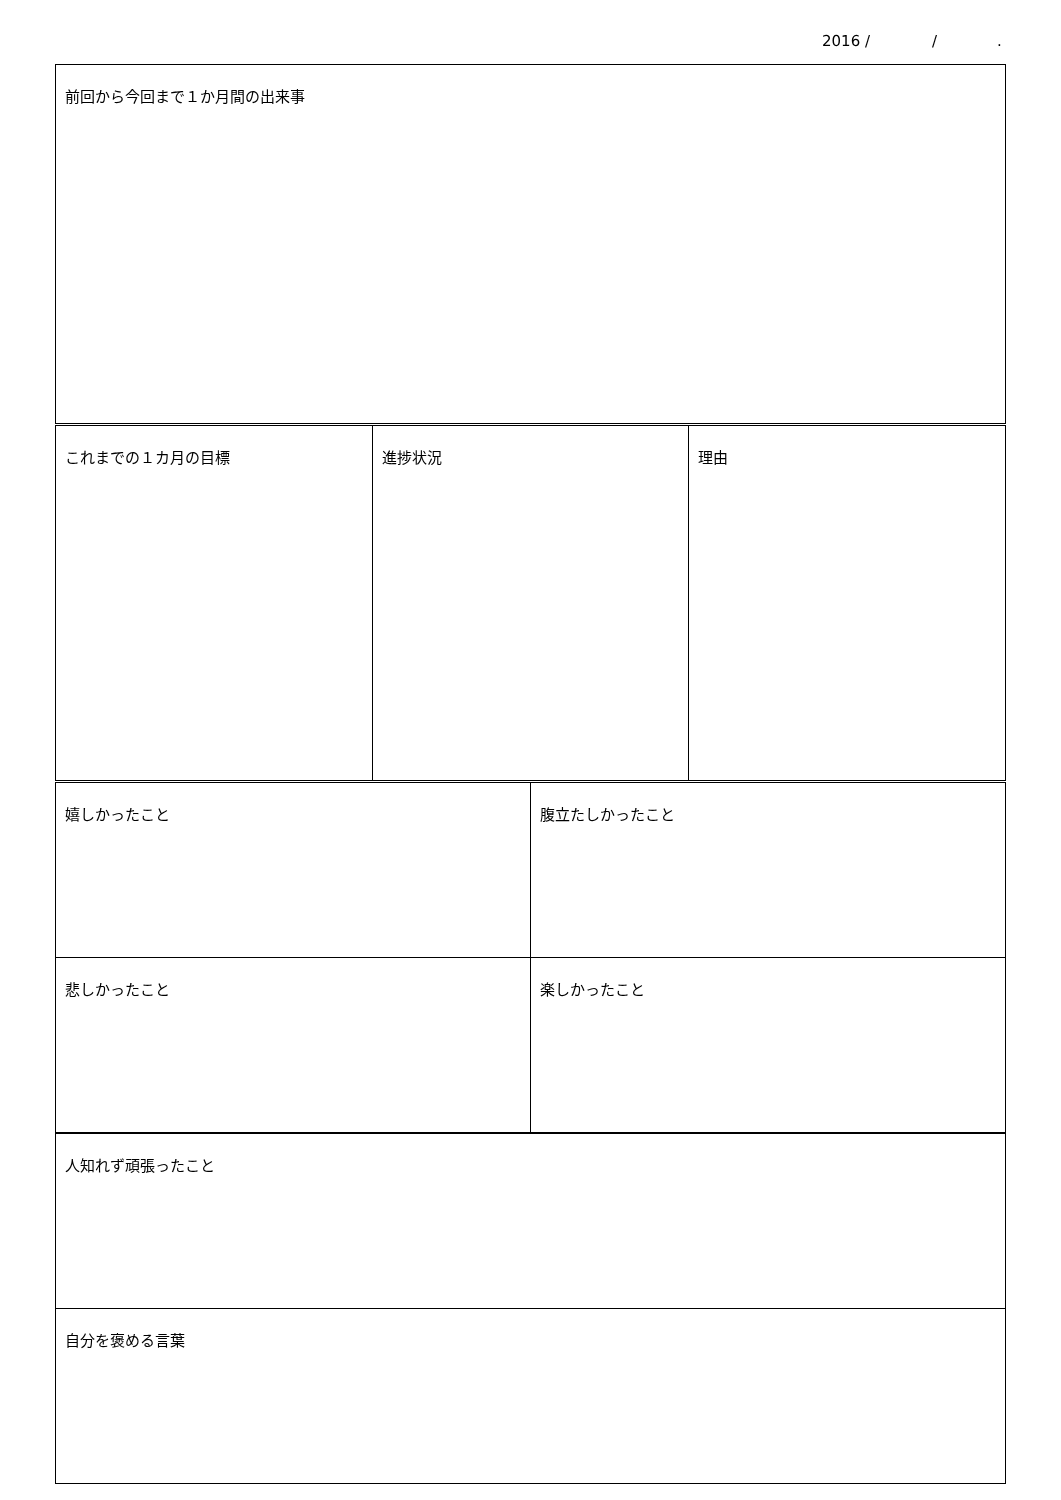2016 / / .
| 前回から今回まで１か月間の出来事 | | | |
| これまでの１カ月の目標 | 進捗状況 | | 理由 |
| 嬉しかったこと | | 腹立たしかったこと | |
| 悲しかったこと | | 楽しかったこと | |
| 人知れず頑張ったこと | | | |
| 自分を褒める言葉 | | | |